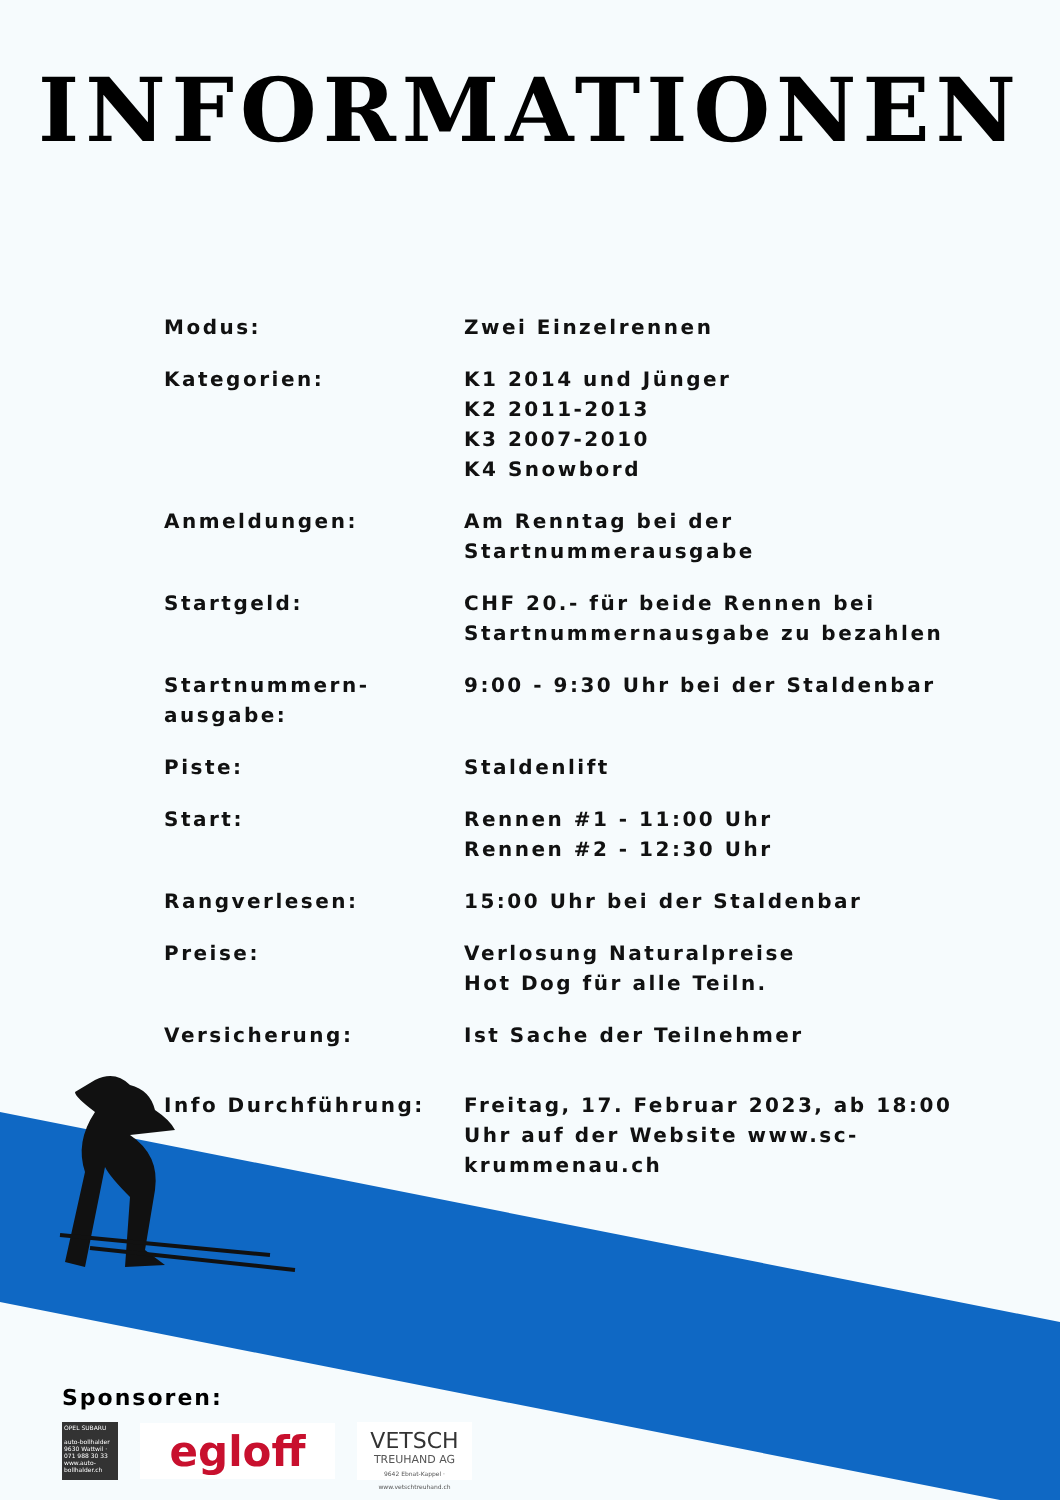INFORMATIONEN
| Modus: | Zwei Einzelrennen |
| Kategorien: | K1 2014 und Jünger K2 2011-2013 K3 2007-2010 K4 Snowbord |
| Anmeldungen: | Am Renntag bei der Startnummerausgabe |
| Startgeld: | CHF 20.- für beide Rennen bei Startnummernausgabe zu bezahlen |
| Startnummern- ausgabe: | 9:00 - 9:30 Uhr bei der Staldenbar |
| Piste: | Staldenlift |
| Start: | Rennen #1 - 11:00 Uhr Rennen #2 - 12:30 Uhr |
| Rangverlesen: | 15:00 Uhr bei der Staldenbar |
| Preise: | Verlosung Naturalpreise Hot Dog für alle Teiln. |
| Versicherung: | Ist Sache der Teilnehmer |
| Info Durchführung: | Freitag, 17. Februar 2023, ab 18:00 Uhr auf der Website www.sc- krummenau.ch |
Sponsoren:
OPEL SUBARU
auto-bollhalder
9630 Wattwil · 071 988 30 33
www.auto-bollhalder.ch
egloff
VETSCH
TREUHAND AG
9642 Ebnat-Kappel · www.vetschtreuhand.ch